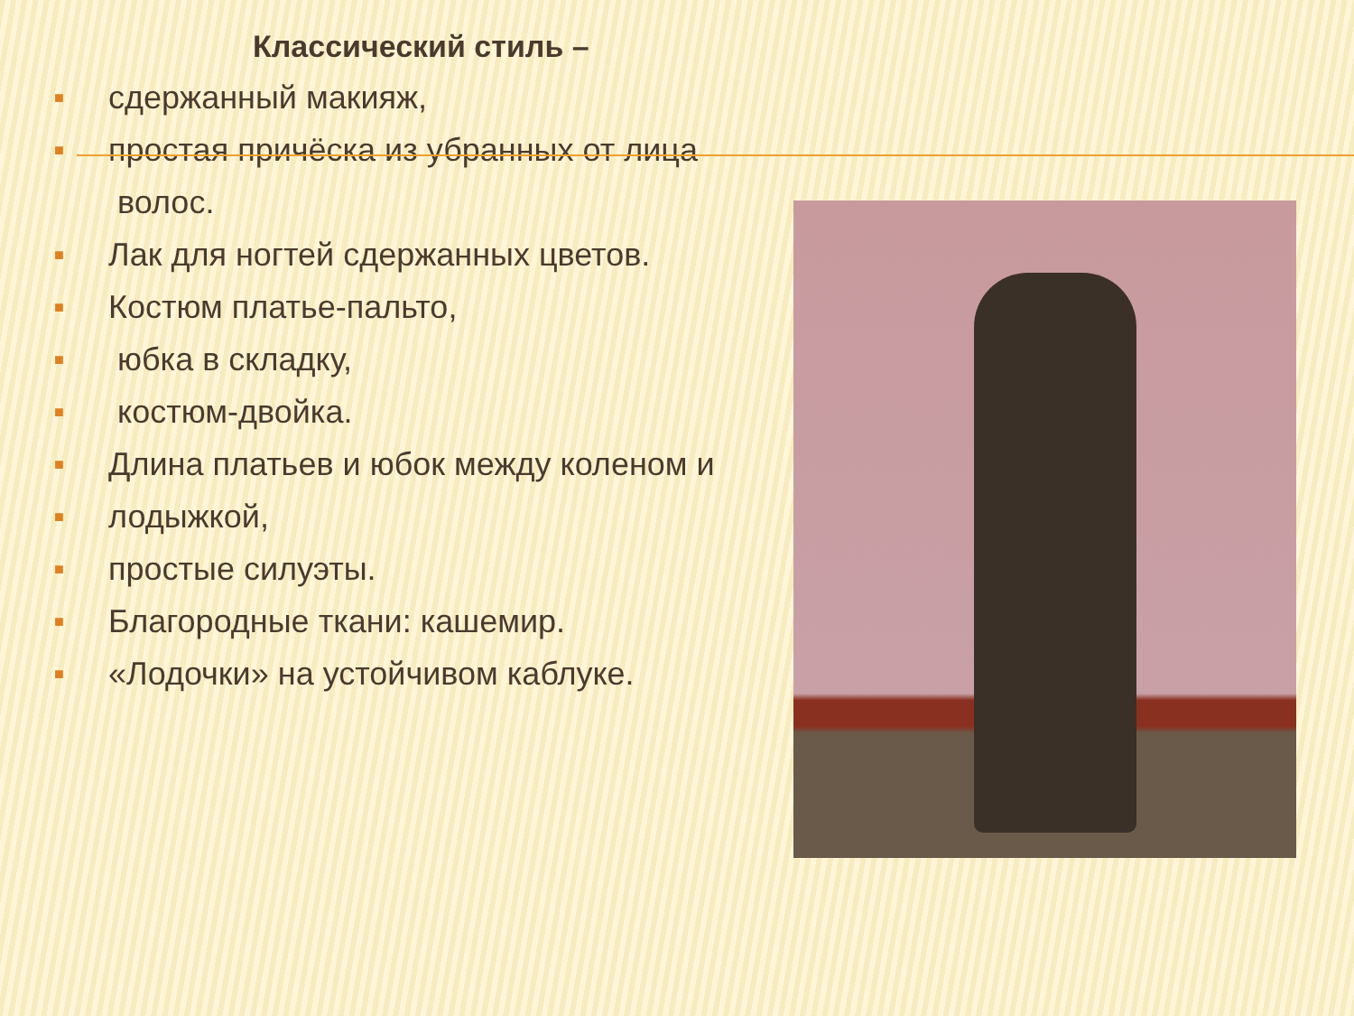Классический стиль –
■ сдержанный макияж,
■ простая причёска из убранных от лица
волос.
■ Лак для ногтей сдержанных цветов.
■ Костюм платье-пальто,
■ юбка в складку,
■ костюм-двойка.
■ Длина платьев и юбок между коленом и
■ лодыжкой,
■ простые силуэты.
■ Благородные ткани: кашемир.
■ «Лодочки» на устойчивом каблуке.